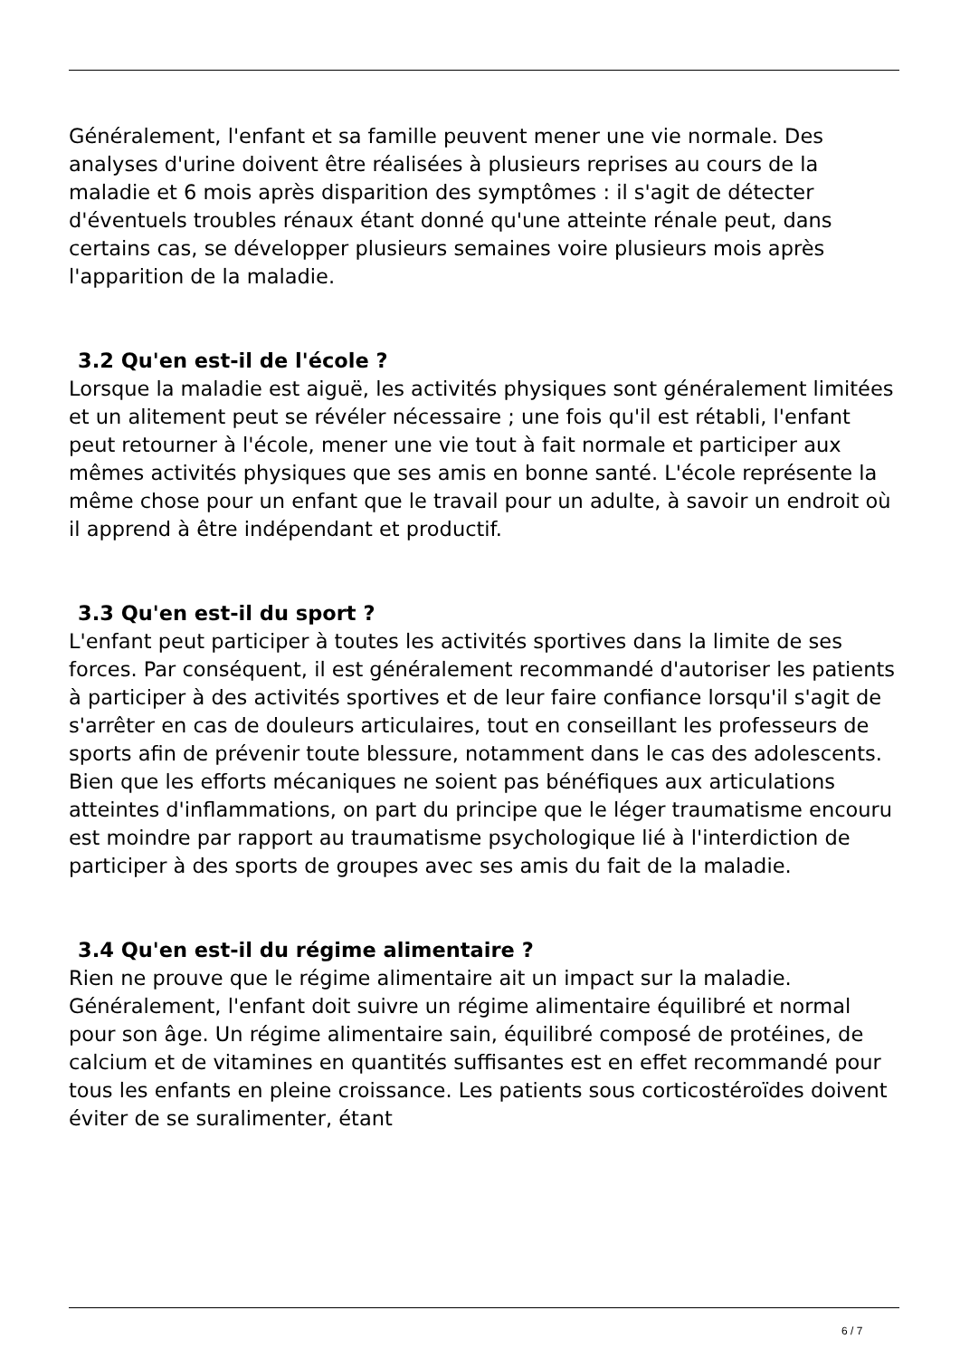Généralement, l'enfant et sa famille peuvent mener une vie normale. Des analyses d'urine doivent être réalisées à plusieurs reprises au cours de la maladie et 6 mois après disparition des symptômes : il s'agit de détecter d'éventuels troubles rénaux étant donné qu'une atteinte rénale peut, dans certains cas, se développer plusieurs semaines voire plusieurs mois après l'apparition de la maladie.
3.2 Qu'en est-il de l'école ?
Lorsque la maladie est aiguë, les activités physiques sont généralement limitées et un alitement peut se révéler nécessaire ; une fois qu'il est rétabli, l'enfant peut retourner à l'école, mener une vie tout à fait normale et participer aux mêmes activités physiques que ses amis en bonne santé. L'école représente la même chose pour un enfant que le travail pour un adulte, à savoir un endroit où il apprend à être indépendant et productif.
3.3 Qu'en est-il du sport ?
L'enfant peut participer à toutes les activités sportives dans la limite de ses forces. Par conséquent, il est généralement recommandé d'autoriser les patients à participer à des activités sportives et de leur faire confiance lorsqu'il s'agit de s'arrêter en cas de douleurs articulaires, tout en conseillant les professeurs de sports afin de prévenir toute blessure, notamment dans le cas des adolescents. Bien que les efforts mécaniques ne soient pas bénéfiques aux articulations atteintes d'inflammations, on part du principe que le léger traumatisme encouru est moindre par rapport au traumatisme psychologique lié à l'interdiction de participer à des sports de groupes avec ses amis du fait de la maladie.
3.4 Qu'en est-il du régime alimentaire ?
Rien ne prouve que le régime alimentaire ait un impact sur la maladie. Généralement, l'enfant doit suivre un régime alimentaire équilibré et normal pour son âge. Un régime alimentaire sain, équilibré composé de protéines, de calcium et de vitamines en quantités suffisantes est en effet recommandé pour tous les enfants en pleine croissance. Les patients sous corticostéroïdes doivent éviter de se suralimenter, étant
6 / 7